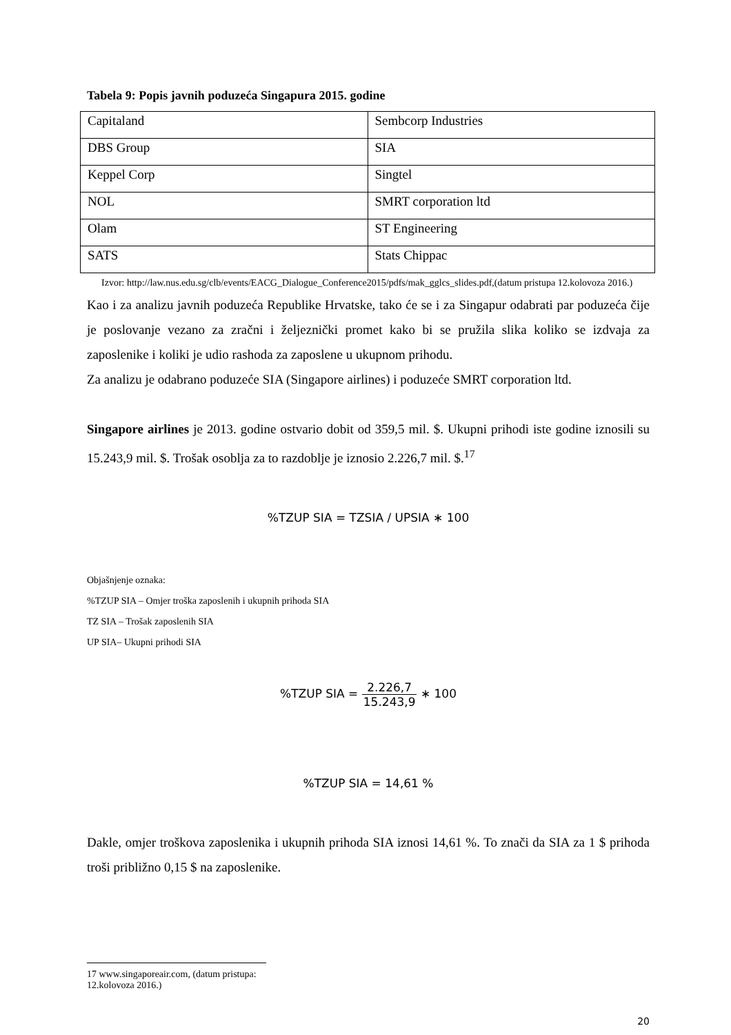Tabela 9: Popis javnih poduzeća Singapura 2015. godine
| Capitaland | Sembcorp Industries |
| DBS Group | SIA |
| Keppel Corp | Singtel |
| NOL | SMRT corporation ltd |
| Olam | ST Engineering |
| SATS | Stats Chippac |
Izvor: http://law.nus.edu.sg/clb/events/EACG_Dialogue_Conference2015/pdfs/mak_gglcs_slides.pdf,(datum pristupa 12.kolovoza 2016.)
Kao i za analizu javnih poduzeća Republike Hrvatske, tako će se i za Singapur odabrati par poduzeća čije je poslovanje vezano za zračni i željeznički promet kako bi se pružila slika koliko se izdvaja za zaposlenike i koliki je udio rashoda za zaposlene u ukupnom prihodu.
Za analizu je odabrano poduzeće SIA (Singapore airlines) i poduzeće SMRT corporation ltd.
Singapore airlines je 2013. godine ostvario dobit od 359,5 mil. $. Ukupni prihodi iste godine iznosili su 15.243,9 mil. $. Trošak osoblja za to razdoblje je iznosio 2.226,7 mil. $.<sup>17</sup>
%TZUP SIA = TZSIA / UPSIA ∗ 100
Objašnjenje oznaka:
%TZUP SIA – Omjer troška zaposlenih i ukupnih prihoda SIA
TZ SIA – Trošak zaposlenih SIA
UP SIA– Ukupni prihodi SIA
%TZUP SIA = 2.226,7 15.243,9 ∗ 100
%TZUP SIA = 14,61 %
Dakle, omjer troškova zaposlenika i ukupnih prihoda SIA iznosi 14,61 %. To znači da SIA za 1 $ prihoda troši približno 0,15 $ na zaposlenike.
17 www.singaporeair.com, (datum pristupa: 12.kolovoza 2016.)
20